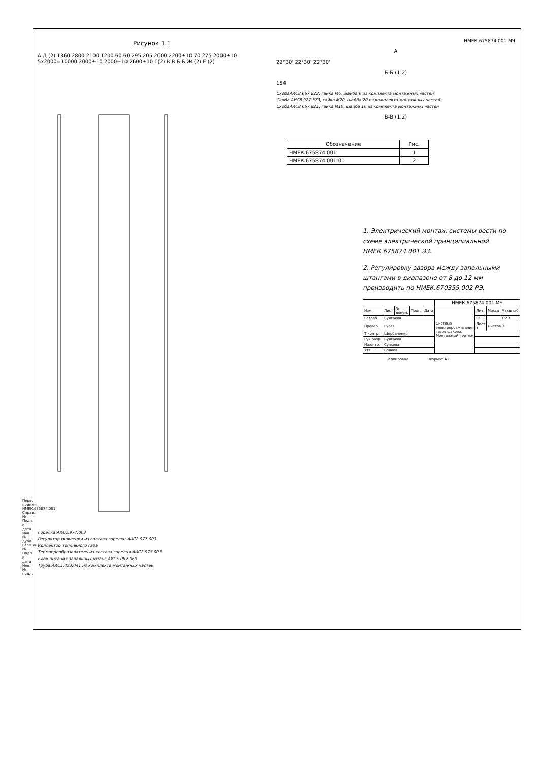Рисунок 1.1
А Д (2) 1360 2800 2100 1200 60 60 295 205 2000 2200±10 70 275 2000±10 5x2000=10000 2000±10 2000±10 2600±10 Г(2) В В Б Б Ж (2) Е (2)
Горелка АИС2.977.003
Регулятор инжекции из состава горелки АИС2.977.003
Коллектор топливного газа
Термопреобразователь из состава горелки АИС2.977.003
Блок питания запальных штанг АИС5.087.060
Труба АИС5.453.041 из комплекта монтажных частей
НМЕК.675874.001 МЧ
А
22°30' 22°30' 22°30'
Б-Б (1:2)
154
СкобаАИС8.667.822, гайка М6, шайба 6 из комплекта монтажных частей
Скоба АИС8.927.373, гайка М20, шайба 20 из комплекта монтажных частей
СкобаАИС8.667.821, гайка М10, шайба 10 из комплекта монтажных частей
В-В (1:2)
| Обозначение | Рис. |
| --- | --- |
| НМЕК.675874.001 | 1 |
| НМЕК.675874.001-01 | 2 |
1. Электрический монтаж системы вести по схеме электрической принципиальной НМЕК.675874.001 Э3.
2. Регулировку зазора между запальными штангами в диапазоне от 8 до 12 мм производить по НМЕК.670355.002 РЭ.
| | | | | | НМЕК.675874.001 МЧ | | | |
| Изм | Лист | № докум. | Подп. | Дата | Система электророзжигания газов факела. Монтажный чертеж | Лит. | Масса | Масштаб |
| Разраб. | Булгаков | | | | | 01 | | 1:20 |
| Провер. | Гусев | | | | | Лист 1 | Листов 3 | |
| Т.контр. | Щербаченко | | | | | | | |
| Рук.разр. | Булгаков | | | | | | | |
| Н.контр. | Сучкова | | | | | | | |
| Утв. | Волков | | | | | | | |
Копировал Формат А1
Перв. примен. НМЕК.675874.001 Справ. № Подп. и дата Инв.№ дубл. Взам.инв.№ Подп. и дата Инв.№ подл.